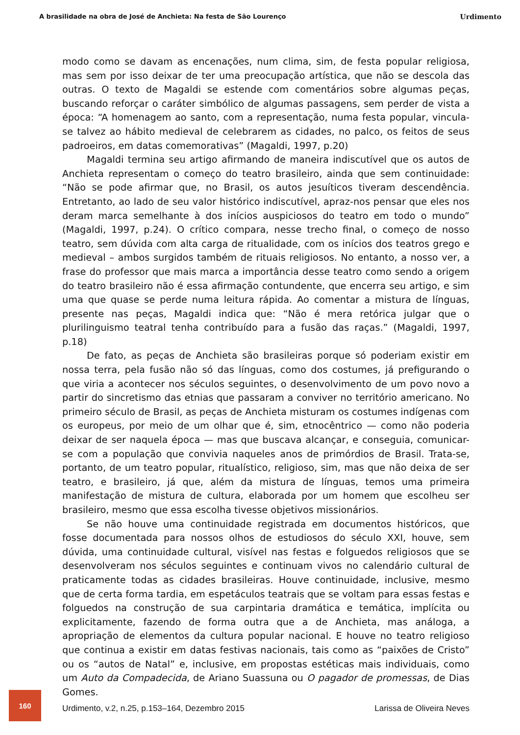A brasilidade na obra de José de Anchieta: Na festa de São Lourenço Urdimento
modo como se davam as encenações, num clima, sim, de festa popular religiosa, mas sem por isso deixar de ter uma preocupação artística, que não se descola das outras. O texto de Magaldi se estende com comentários sobre algumas peças, buscando reforçar o caráter simbólico de algumas passagens, sem perder de vista a época: “A homenagem ao santo, com a representação, numa festa popular, vincula-se talvez ao hábito medieval de celebrarem as cidades, no palco, os feitos de seus padroeiros, em datas comemorativas” (Magaldi, 1997, p.20)
Magaldi termina seu artigo afirmando de maneira indiscutível que os autos de Anchieta representam o começo do teatro brasileiro, ainda que sem continuidade: “Não se pode afirmar que, no Brasil, os autos jesuíticos tiveram descendência. Entretanto, ao lado de seu valor histórico indiscutível, apraz-nos pensar que eles nos deram marca semelhante à dos inícios auspiciosos do teatro em todo o mundo” (Magaldi, 1997, p.24). O crítico compara, nesse trecho final, o começo de nosso teatro, sem dúvida com alta carga de ritualidade, com os inícios dos teatros grego e medieval – ambos surgidos também de rituais religiosos. No entanto, a nosso ver, a frase do professor que mais marca a importância desse teatro como sendo a origem do teatro brasileiro não é essa afirmação contundente, que encerra seu artigo, e sim uma que quase se perde numa leitura rápida. Ao comentar a mistura de línguas, presente nas peças, Magaldi indica que: “Não é mera retórica julgar que o plurilinguismo teatral tenha contribuído para a fusão das raças.” (Magaldi, 1997, p.18)
De fato, as peças de Anchieta são brasileiras porque só poderiam existir em nossa terra, pela fusão não só das línguas, como dos costumes, já prefigurando o que viria a acontecer nos séculos seguintes, o desenvolvimento de um povo novo a partir do sincretismo das etnias que passaram a conviver no território americano. No primeiro século de Brasil, as peças de Anchieta misturam os costumes indígenas com os europeus, por meio de um olhar que é, sim, etnocêntrico — como não poderia deixar de ser naquela época — mas que buscava alcançar, e conseguia, comunicar-se com a população que convivia naqueles anos de primórdios de Brasil. Trata-se, portanto, de um teatro popular, ritualístico, religioso, sim, mas que não deixa de ser teatro, e brasileiro, já que, além da mistura de línguas, temos uma primeira manifestação de mistura de cultura, elaborada por um homem que escolheu ser brasileiro, mesmo que essa escolha tivesse objetivos missionários.
Se não houve uma continuidade registrada em documentos históricos, que fosse documentada para nossos olhos de estudiosos do século XXI, houve, sem dúvida, uma continuidade cultural, visível nas festas e folguedos religiosos que se desenvolveram nos séculos seguintes e continuam vivos no calendário cultural de praticamente todas as cidades brasileiras. Houve continuidade, inclusive, mesmo que de certa forma tardia, em espetáculos teatrais que se voltam para essas festas e folguedos na construção de sua carpintaria dramática e temática, implícita ou explicitamente, fazendo de forma outra que a de Anchieta, mas análoga, a apropriação de elementos da cultura popular nacional. E houve no teatro religioso que continua a existir em datas festivas nacionais, tais como as “paixões de Cristo” ou os “autos de Natal” e, inclusive, em propostas estéticas mais individuais, como um Auto da Compadecida, de Ariano Suassuna ou O pagador de promessas, de Dias Gomes.
160
Urdimento, v.2, n.25, p.153–164, Dezembro 2015 Larissa de Oliveira Neves